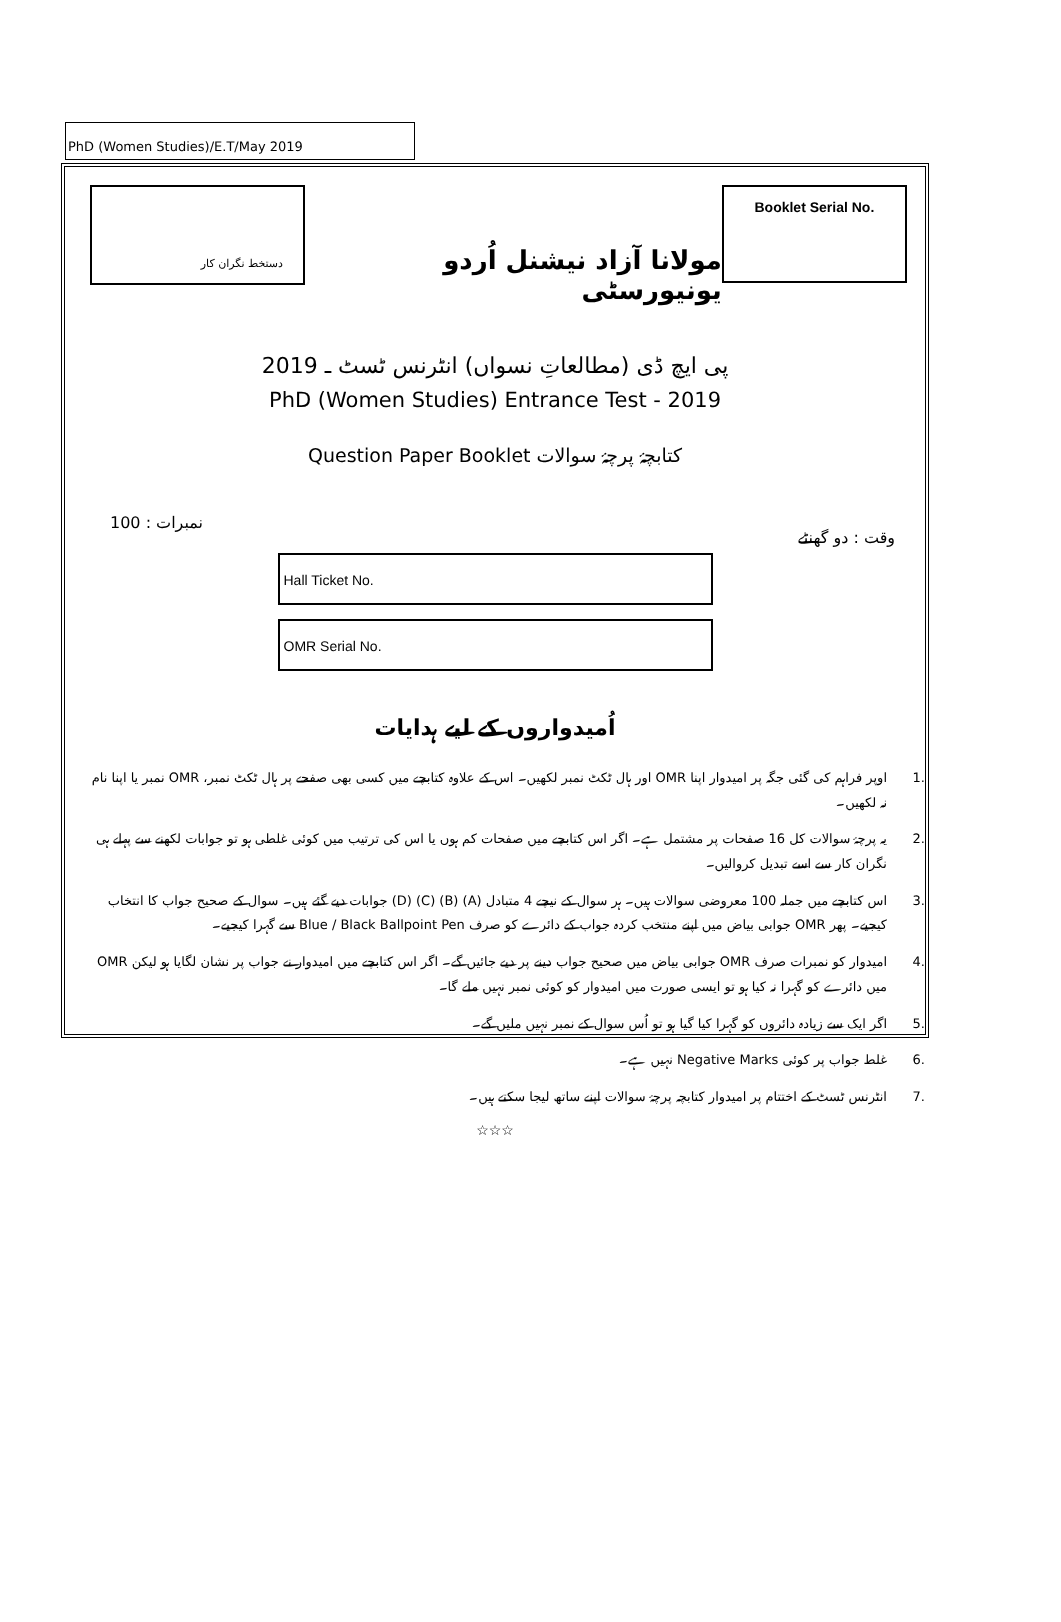PhD (Women Studies)/E.T/May 2019
دستخط نگران کار
مولانا آزاد نیشنل اُردو یونیورسٹی
Booklet Serial No.
پی ایچ ڈی (مطالعاتِ نسواں) انٹرنس ٹسٹ ـ 2019
PhD (Women Studies) Entrance Test - 2019
Question Paper Booklet کتابچۂ پرچۂ سوالات
100 : نمبرات وقت : دو گھنٹے
Hall Ticket No.
OMR Serial No.
اُمیدواروں کے لیے ہدایات
.1 اوپر فراہم کی گئی جگہ پر امیدوار اپنا OMR اور ہال ٹکٹ نمبر لکھیں۔ اس کے علاوہ کتابچے میں کسی بھی صفحے پر ہال ٹکٹ نمبر، OMR نمبر یا اپنا نام نہ لکھیں۔
.2 یہ پرچۂ سوالات کل 16 صفحات پر مشتمل ہے۔ اگر اس کتابچے میں صفحات کم ہوں یا اس کی ترتیب میں کوئی غلطی ہو تو جوابات لکھنے سے پہلے ہی نگران کار سے اسے تبدیل کروالیں۔
.3 اس کتابچے میں جملہ 100 معروضی سوالات ہیں۔ ہر سوال کے نیچے 4 متبادل (A) (B) (C) (D) جوابات دیے گئے ہیں۔ سوال کے صحیح جواب کا انتخاب کیجیے۔ پھر OMR جوابی بیاض میں اپنے منتخب کردہ جواب کے دائرے کو صرف Blue / Black Ballpoint Pen سے گہرا کیجیے۔
.4 امیدوار کو نمبرات صرف OMR جوابی بیاض میں صحیح جواب دینے پر دیے جائیں گے۔ اگر اس کتابچے میں امیدوار نے جواب پر نشان لگایا ہو لیکن OMR میں دائرے کو گہرا نہ کیا ہو تو ایسی صورت میں امیدوار کو کوئی نمبر نہیں ملے گا۔
.5 اگر ایک سے زیادہ دائروں کو گہرا کیا گیا ہو تو اُس سوال کے نمبر نہیں ملیں گے۔
.6 غلط جواب پر کوئی Negative Marks نہیں ہے۔
.7 انٹرنس ٹسٹ کے اختتام پر امیدوار کتابچہ پرچۂ سوالات اپنے ساتھ لیجا سکتے ہیں۔
☆☆☆